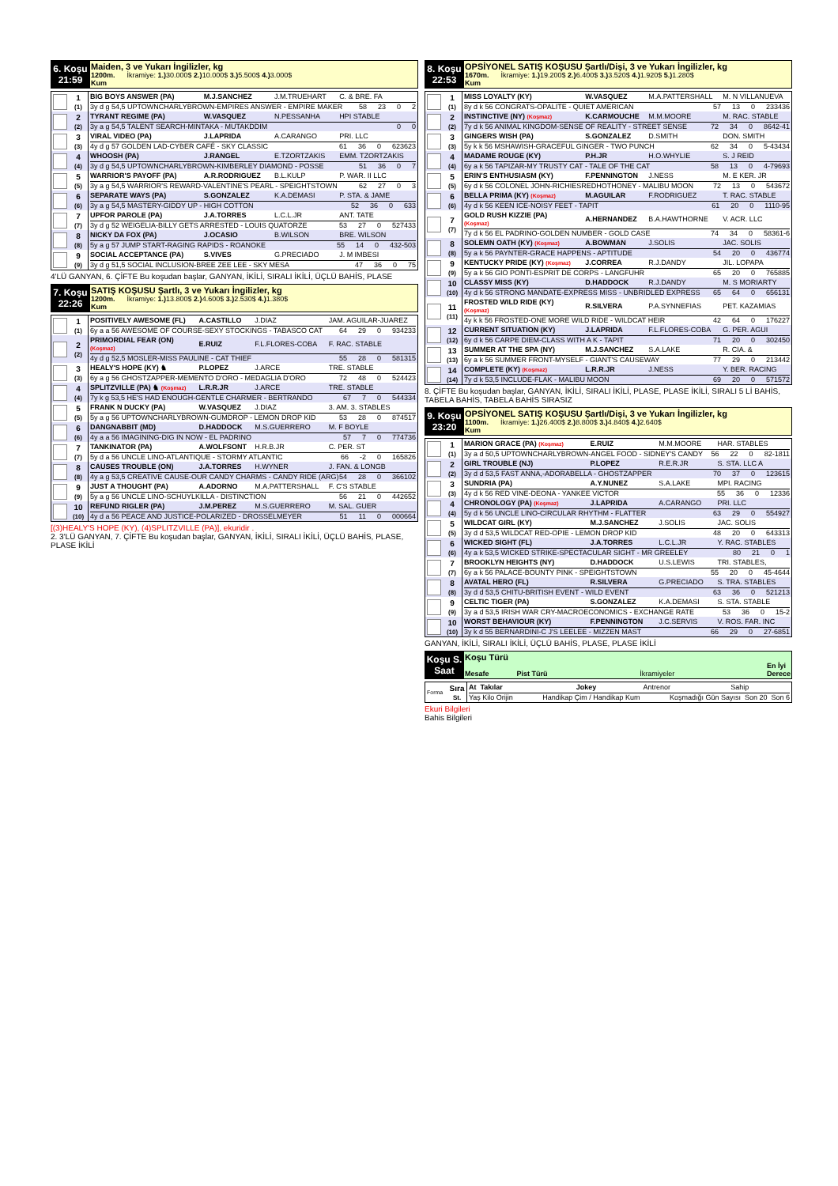| 6. Koşu 21:59 | Maiden, 3 ve Yukarı İngilizler, kg 1200m. İkramiye: 1.) 30.000$ 2.) 10.000$ 3.) 5.500$ 4.) 3.000$ Kum |
| | 1 (1) | BIG BOYS ANSWER (PA) | M.J.SANCHEZ | J.M.TRUEHART | C. & BRE. FA |
| | | 3y d g 54,5 UPTOWNCHARLYBROWN-EMPIRES ANSWER - EMPIRE MAKER 58 23 0 2 | | | |
| | 2 (2) | TYRANT REGIME (PA) | W.VASQUEZ | N.PESSANHA | HPI STABLE |
| | | 3y a g 54,5 TALENT SEARCH-MINTAKA - MUTAKDDIM 0 0 | | | |
| | 3 (3) | VIRAL VIDEO (PA) | J.LAPRIDA | A.CARANGO | PRI. LLC |
| | | 4y d g 57 GOLDEN LAD-CYBER CAFÉ - SKY CLASSIC 61 36 0 623623 | | | |
| | 4 (4) | WHOOSH (PA) | J.RANGEL | E.TZORTZAKIS | EMM. TZORTZAKIS |
| | | 3y d g 54,5 UPTOWNCHARLYBROWN-KIMBERLEY DIAMOND - POSSE 51 36 0 7 | | | |
| | 5 (5) | WARRIOR'S PAYOFF (PA) | A.R.RODRIGUEZ | B.L.KULP | P. WAR. II LLC |
| | | 3y a g 54,5 WARRIOR'S REWARD-VALENTINE'S PEARL - SPEIGHTSTOWN 62 27 0 3 | | | |
| | 6 (6) | SEPARATE WAYS (PA) | S.GONZALEZ | K.A.DEMASI | P. STA. & JAME |
| | | 3y a g 54,5 MASTERY-GIDDY UP - HIGH COTTON 52 36 0 633 | | | |
| | 7 (7) | UPFOR PAROLE (PA) | J.A.TORRES | L.C.L.JR | ANT. TATE |
| | | 3y d g 52 WEIGELIA-BILLY GETS ARRESTED - LOUIS QUATORZE 53 27 0 527433 | | | |
| | 8 (8) | NICKY DA FOX (PA) | J.OCASIO | B.WILSON | BRE. WILSON |
| | | 5y a g 57 JUMP START-RAGING RAPIDS - ROANOKE 55 14 0 432-503 | | | |
| | 9 (9) | SOCIAL ACCEPTANCE (PA) | S.VIVES | G.PRECIADO | J. M IMBESI |
| | | 3y d g 51,5 SOCIAL INCLUSION-BREE ZEE LEE - SKY MESA 47 36 0 75 | | | |
4'LÜ GANYAN, 6. ÇİFTE Bu koşudan başlar, GANYAN, İKİLİ, SIRALI İKİLİ, ÜÇLÜ BAHİS, PLASE
| 7. Koşu 22:26 | SATIŞ KOŞUSU Şartlı, 3 ve Yukarı İngilizler, kg 1200m. İkramiye: 1.) 13.800$ 2.) 4.600$ 3.) 2.530$ 4.) 1.380$ Kum |
| | 1 (1) | POSITIVELY AWESOME (FL) | A.CASTILLO | J.DIAZ | JAM. AGUILAR-JUAREZ |
| | | 6y a a 56 AWESOME OF COURSE-SEXY STOCKINGS - TABASCO CAT 64 29 0 934233 | | | |
| | 2 (2) | PRIMORDIAL FEAR (ON) (Koşmaz) | E.RUIZ | F.L.FLORES-COBA | F. RAC. STABLE |
| | | 4y d g 52,5 MOSLER-MISS PAULINE - CAT THIEF 55 28 0 581315 | | | |
| | 3 (3) | HEALY'S HOPE (KY) ♞ | P.LOPEZ | J.ARCE | TRE. STABLE |
| | | 6y a g 56 GHOSTZAPPER-MEMENTO D'ORO - MEDAGLIA D'ORO 72 48 0 524423 | | | |
| | 4 (4) | SPLITZVILLE (PA) ♞ (Koşmaz) | L.R.R.JR | J.ARCE | TRE. STABLE |
| | | 7y k g 53,5 HE'S HAD ENOUGH-GENTLE CHARMER - BERTRANDO 67 7 0 544334 | | | |
| | 5 (5) | FRANK N DUCKY (PA) | W.VASQUEZ | J.DIAZ | 3. AM. 3. STABLES |
| | | 5y a g 56 UPTOWNCHARLYBROWN-GUMDROP - LEMON DROP KID 53 28 0 874517 | | | |
| | 6 (6) | DANGNABBIT (MD) | D.HADDOCK | M.S.GUERRERO | M. F BOYLE |
| | | 4y a a 56 IMAGINING-DIG IN NOW - EL PADRINO 57 7 0 774736 | | | |
| | 7 (7) | TANKINATOR (PA) | A.WOLFSONT | H.R.B.JR | C. PER. ST |
| | | 5y d a 56 UNCLE LINO-ATLANTIQUE - STORMY ATLANTIC 66 -2 0 165826 | | | |
| | 8 (8) | CAUSES TROUBLE (ON) | J.A.TORRES | H.WYNER | J. FAN. & LONGB |
| | | 4y a g 53,5 CREATIVE CAUSE-OUR CANDY CHARMS - CANDY RIDE (ARG) 54 28 0 366102 | | | |
| | 9 (9) | JUST A THOUGHT (PA) | A.ADORNO | M.A.PATTERSHALL | F. C'S STABLE |
| | | 5y a g 56 UNCLE LINO-SCHUYLKILLA - DISTINCTION 56 21 0 442652 | | | |
| | 10 (10) | REFUND RIGLER (PA) | J.M.PEREZ | M.S.GUERRERO | M. SAL. GUER |
| | | 4y d a 56 PEACE AND JUSTICE-POLARIZED - DROSSELMEYER 51 11 0 000664 | | | |
[(3)HEALY'S HOPE (KY), (4)SPLITZVILLE (PA)], ekuridir .
2. 3'LÜ GANYAN, 7. ÇİFTE Bu koşudan başlar, GANYAN, İKİLİ, SIRALI İKİLİ, ÜÇLÜ BAHİS, PLASE, PLASE İKİLİ
| 8. Koşu 22:53 | OPSİYONEL SATIŞ KOŞUSU Şartlı/Dişi, 3 ve Yukarı İngilizler, kg 1670m. İkramiye: 1.) 19.200$ 2.) 6.400$ 3.) 3.520$ 4.) 1.920$ 5.) 1.280$ Kum |
| | 1 (1) | MISS LOYALTY (KY) | W.VASQUEZ | M.A.PATTERSHALL | M. N VILLANUEVA |
| | | 8y d k 56 CONGRATS-OPALITE - QUIET AMERICAN 57 13 0 233436 | | | |
| | 2 (2) | INSTINCTIVE (NY) (Koşmaz) | K.CARMOUCHE | M.M.MOORE | M. RAC. STABLE |
| | | 7y d k 56 ANIMAL KINGDOM-SENSE OF REALITY - STREET SENSE 72 34 0 8642-41 | | | |
| | 3 (3) | GINGERS WISH (PA) | S.GONZALEZ | D.SMITH | DON. SMITH |
| | | 5y k k 56 MSHAWISH-GRACEFUL GINGER - TWO PUNCH 62 34 0 5-43434 | | | |
| | 4 (4) | MADAME ROUGE (KY) | P.H.JR | H.O.WHYLIE | S. J REID |
| | | 6y a k 56 TAPIZAR-MY TRUSTY CAT - TALE OF THE CAT 58 13 0 4-79693 | | | |
| | 5 (5) | ERIN'S ENTHUSIASM (KY) | F.PENNINGTON | J.NESS | M. E KER. JR |
| | | 6y d k 56 COLONEL JOHN-RICHIESREDHOTHONEY - MALIBU MOON 72 13 0 543672 | | | |
| | 6 (6) | BELLA PRIMA (KY) (Koşmaz) | M.AGUILAR | F.RODRIGUEZ | T. RAC. STABLE |
| | | 4y d k 56 KEEN ICE-NOISY FEET - TAPIT 61 20 0 1110-95 | | | |
| | 7 (7) | GOLD RUSH KIZZIE (PA) (Koşmaz) | A.HERNANDEZ | B.A.HAWTHORNE | V. ACR. LLC |
| | | 7y d k 56 EL PADRINO-GOLDEN NUMBER - GOLD CASE 74 34 0 58361-6 | | | |
| | 8 (8) | SOLEMN OATH (KY) (Koşmaz) | A.BOWMAN | J.SOLIS | JAC. SOLIS |
| | | 5y a k 56 PAYNTER-GRACE HAPPENS - APTITUDE 54 20 0 436774 | | | |
| | 9 (9) | KENTUCKY PRIDE (KY) (Koşmaz) | J.CORREA | R.J.DANDY | JIL. LOPAPA |
| | | 5y a k 56 GIO PONTI-ESPRIT DE CORPS - LANGFUHR 65 20 0 765885 | | | |
| | 10 (10) | CLASSY MISS (KY) | D.HADDOCK | R.J.DANDY | M. S MORIARTY |
| | | 4y d k 56 STRONG MANDATE-EXPRESS MISS - UNBRIDLED EXPRESS 65 64 0 656131 | | | |
| | 11 (11) | FROSTED WILD RIDE (KY) (Koşmaz) | R.SILVERA | P.A.SYNNEFIAS | PET. KAZAMIAS |
| | | 4y k k 56 FROSTED-ONE MORE WILD RIDE - WILDCAT HEIR 42 64 0 176227 | | | |
| | 12 (12) | CURRENT SITUATION (KY) | J.LAPRIDA | F.L.FLORES-COBA | G. PER. AGUI |
| | | 6y d k 56 CARPE DIEM-CLASS WITH A K - TAPIT 71 20 0 302450 | | | |
| | 13 (13) | SUMMER AT THE SPA (NY) | M.J.SANCHEZ | S.A.LAKE | R. CIA. & |
| | | 6y a k 56 SUMMER FRONT-MYSELF - GIANT'S CAUSEWAY 77 29 0 213442 | | | |
| | 14 (14) | COMPLETE (KY) (Koşmaz) | L.R.R.JR | J.NESS | Y. BER. RACING |
| | | 7y d k 53,5 INCLUDE-FLAK - MALIBU MOON 69 20 0 571572 | | | |
8. ÇİFTE Bu koşudan başlar, GANYAN, İKİLİ, SIRALI İKİLİ, PLASE, PLASE İKİLİ, SIRALI 5 Lİ BAHİS, TABELA BAHİS, TABELA BAHİS SIRASIZ
| 9. Koşu 23:20 | OPSİYONEL SATIŞ KOŞUSU Şartlı/Dişi, 3 ve Yukarı İngilizler, kg 1100m. İkramiye: 1.) 26.400$ 2.) 8.800$ 3.) 4.840$ 4.) 2.640$ Kum |
| | 1 (1) | MARION GRACE (PA) (Koşmaz) | E.RUIZ | M.M.MOORE | HAR. STABLES |
| | | 3y a d 50,5 UPTOWNCHARLYBROWN-ANGEL FOOD - SIDNEY'S CANDY 56 22 0 82-1811 | | | |
| | 2 (2) | GIRL TROUBLE (NJ) | P.LOPEZ | R.E.R.JR | S. STA. LLC A |
| | | 3y d d 53,5 FAST ANNA,-ADORABELLA - GHOSTZAPPER 70 37 0 123615 | | | |
| | 3 (3) | SUNDRIA (PA) | A.Y.NUNEZ | S.A.LAKE | MPI. RACING |
| | | 4y d k 56 RED VINE-DEONA - YANKEE VICTOR 55 36 0 12336 | | | |
| | 4 (4) | CHRONOLOGY (PA) (Koşmaz) | J.LAPRIDA | A.CARANGO | PRI. LLC |
| | | 5y d k 56 UNCLE LINO-CIRCULAR RHYTHM - FLATTER 63 29 0 554927 | | | |
| | 5 (5) | WILDCAT GIRL (KY) | M.J.SANCHEZ | J.SOLIS | JAC. SOLIS |
| | | 3y d d 53,5 WILDCAT RED-OPIE - LEMON DROP KID 48 20 0 643313 | | | |
| | 6 (6) | WICKED SIGHT (FL) | J.A.TORRES | L.C.L.JR | Y. RAC. STABLES |
| | | 4y a k 53,5 WICKED STRIKE-SPECTACULAR SIGHT - MR GREELEY 80 21 0 1 | | | |
| | 7 (7) | BROOKLYN HEIGHTS (NY) | D.HADDOCK | U.S.LEWIS | TRI. STABLES, |
| | | 6y a k 56 PALACE-BOUNTY PINK - SPEIGHTSTOWN 55 20 0 45-4644 | | | |
| | 8 (8) | AVATAL HERO (FL) | R.SILVERA | G.PRECIADO | S. TRA. STABLES |
| | | 3y d d 53,5 CHITU-BRITISH EVENT - WILD EVENT 63 36 0 521213 | | | |
| | 9 (9) | CELTIC TIGER (PA) | S.GONZALEZ | K.A.DEMASI | S. STA. STABLE |
| | | 3y a d 53,5 IRISH WAR CRY-MACROECONOMICS - EXCHANGE RATE 53 36 0 15-2 | | | |
| | 10 (10) | WORST BEHAVIOUR (KY) | F.PENNINGTON | J.C.SERVIS | V. ROS. FAR. INC |
| | | 3y k d 55 BERNARDINI-C J'S LEELEE - MIZZEN MAST 66 29 0 27-6851 | | | |
GANYAN, İKİLİ, SIRALI İKİLİ, ÜÇLÜ BAHİS, PLASE, PLASE İKİLİ
| Koşu S. Saat | Koşu Türü Mesafe Pist Türü İkramiyeler En İyi Derece |
| Forma | Sıra St. | At Takılar | Jokey | Antrenor | Sahip |
| | | Yaş Kilo Orijin Handikap Çim / Handikap Kum Koşmadığı Gün Sayısı Son 20 Son 6 | | | |
Ekuri Bilgileri
Bahis Bilgileri